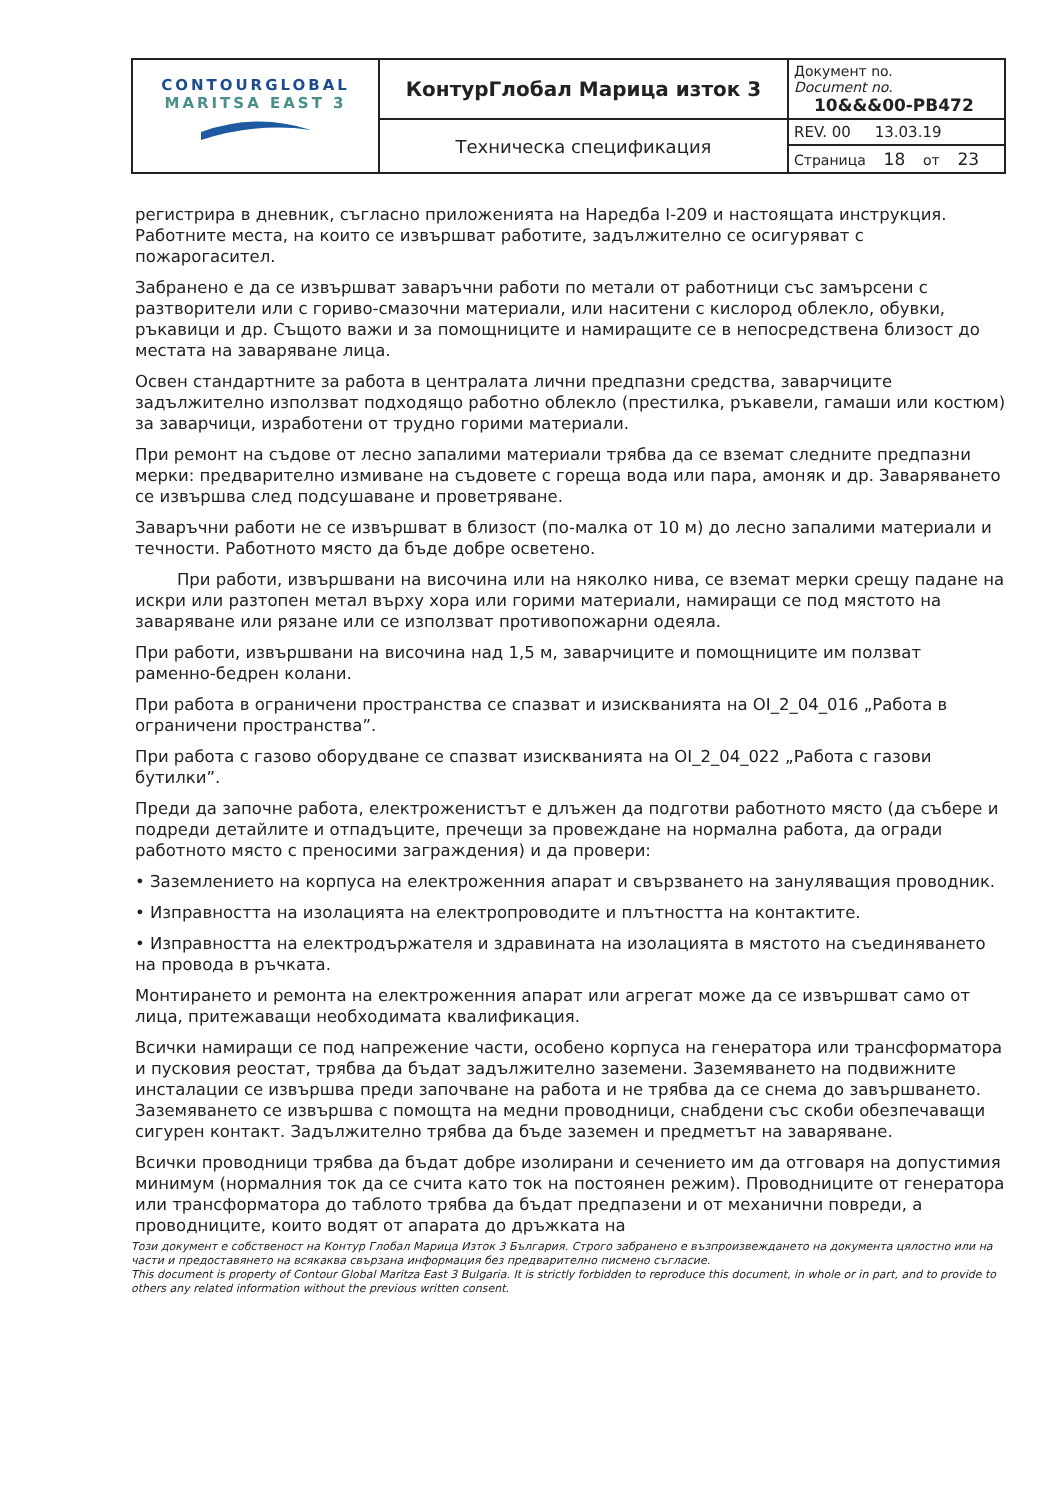| CONTOURGLOBAL MARITSA EAST 3 | КонтурГлобал Марица изток 3 | Документ no. Document no. 10&&&00-PB472 |
| | Техническа спецификация | REV. 00 13.03.19 |
| | | Страница 18 от 23 |
регистрира в дневник, съгласно приложенията на Наредба I-209 и настоящата инструкция. Работните места, на които се извършват работите, задължително се осигуряват с пожарогасител.
Забранено е да се извършват заваръчни работи по метали от работници със замърсени с разтворители или с гориво-смазочни материали, или наситени с кислород облекло, обувки, ръкавици и др. Същото важи и за помощниците и намиращите се в непосредствена близост до местата на заваряване лица.
Освен стандартните за работа в централата лични предпазни средства, заварчиците задължително използват подходящо работно облекло (престилка, ръкавели, гамаши или костюм) за заварчици, изработени от трудно горими материали.
При ремонт на съдове от лесно запалими материали трябва да се вземат следните предпазни мерки: предварително измиване на съдовете с гореща вода или пара, амоняк и др. Заваряването се извършва след подсушаване и проветряване.
Заваръчни работи не се извършват в близост (по-малка от 10 м) до лесно запалими материали и течности. Работното място да бъде добре осветено.
При работи, извършвани на височина или на няколко нива, се вземат мерки срещу падане на искри или разтопен метал върху хора или горими материали, намиращи се под мястото на заваряване или рязане или се използват противопожарни одеяла.
При работи, извършвани на височина над 1,5 м, заварчиците и помощниците им ползват раменно-бедрен колани.
При работа в ограничени пространства се спазват и изискванията на OI_2_04_016 „Работа в ограничени пространства”.
При работа с газово оборудване се спазват изискванията на OI_2_04_022 „Работа с газови бутилки”.
Преди да започне работа, електроженистът е длъжен да подготви работното място (да събере и подреди детайлите и отпадъците, пречещи за провеждане на нормална работа, да огради работното място с преносими заграждения) и да провери:
• Заземлението на корпуса на електроженния апарат и свързването на зануляващия проводник.
• Изправността на изолацията на електропроводите и плътността на контактите.
• Изправността на електродържателя и здравината на изолацията в мястото на съединяването на провода в ръчката.
Монтирането и ремонта на електроженния апарат или агрегат може да се извършват само от лица, притежаващи необходимата квалификация.
Всички намиращи се под напрежение части, особено корпуса на генератора или трансформатора и пусковия реостат, трябва да бъдат задължително заземени. Заземяването на подвижните инсталации се извършва преди започване на работа и не трябва да се снема до завършването. Заземяването се извършва с помощта на медни проводници, снабдени със скоби обезпечаващи сигурен контакт. Задължително трябва да бъде заземен и предметът на заваряване.
Всички проводници трябва да бъдат добре изолирани и сечението им да отговаря на допустимия минимум (нормалния ток да се счита като ток на постоянен режим). Проводниците от генератора или трансформатора до таблото трябва да бъдат предпазени и от механични повреди, а проводниците, които водят от апарата до дръжката на
Този документ е собственост на Контур Глобал Марица Изток 3 България. Строго забранено е възпроизвеждането на документа цялостно или на части и предоставянето на всякаква свързана информация без предварително писмено съгласие.
This document is property of Contour Global Maritza East 3 Bulgaria. It is strictly forbidden to reproduce this document, in whole or in part, and to provide to others any related information without the previous written consent.